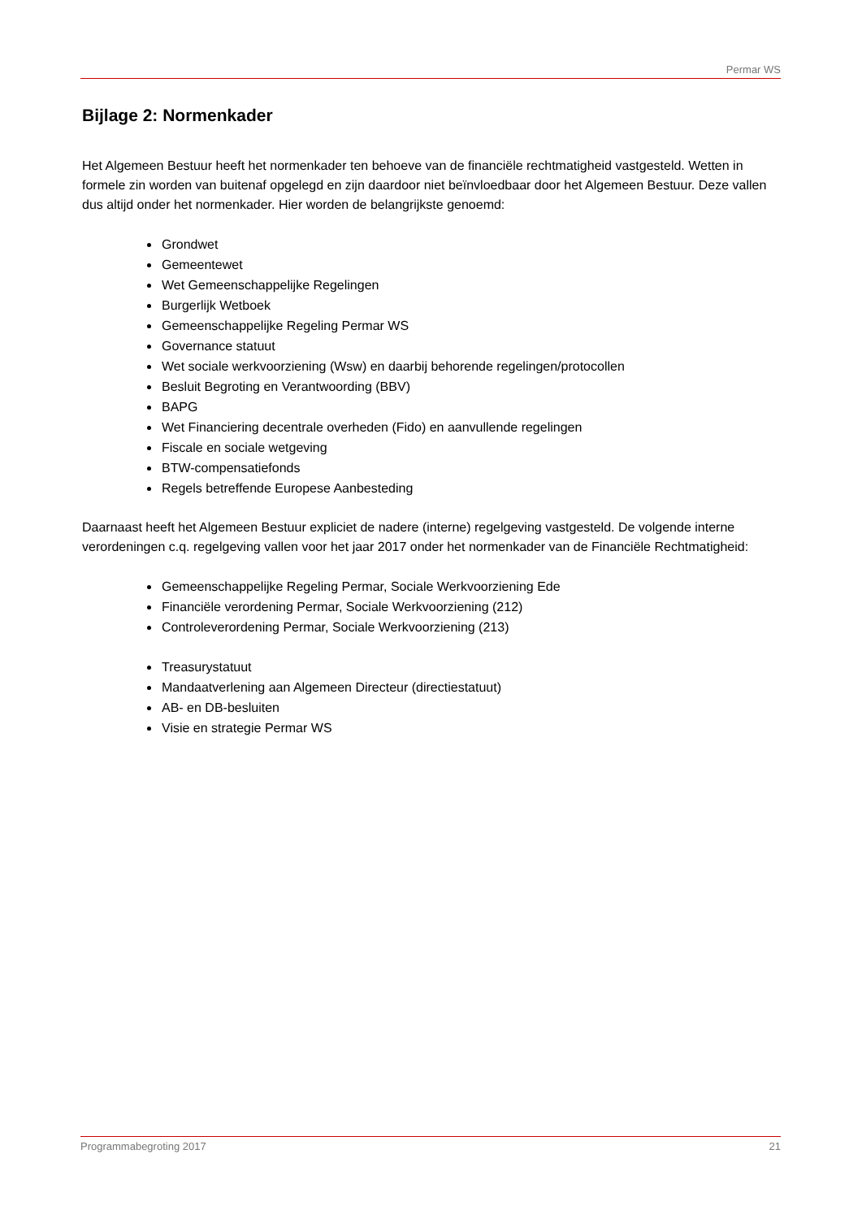Permar WS
Bijlage 2: Normenkader
Het Algemeen Bestuur heeft het normenkader ten behoeve van de financiële rechtmatigheid vastgesteld. Wetten in formele zin worden van buitenaf opgelegd en zijn daardoor niet beïnvloedbaar door het Algemeen Bestuur. Deze vallen dus altijd onder het normenkader. Hier worden de belangrijkste genoemd:
Grondwet
Gemeentewet
Wet Gemeenschappelijke Regelingen
Burgerlijk Wetboek
Gemeenschappelijke Regeling Permar WS
Governance statuut
Wet sociale werkvoorziening (Wsw) en daarbij behorende regelingen/protocollen
Besluit Begroting en Verantwoording (BBV)
BAPG
Wet Financiering decentrale overheden (Fido) en aanvullende regelingen
Fiscale en sociale wetgeving
BTW-compensatiefonds
Regels betreffende Europese Aanbesteding
Daarnaast heeft het Algemeen Bestuur expliciet de nadere (interne) regelgeving vastgesteld. De volgende interne verordeningen c.q. regelgeving vallen voor het jaar 2017 onder het normenkader van de Financiële Rechtmatigheid:
Gemeenschappelijke Regeling Permar, Sociale Werkvoorziening Ede
Financiële verordening Permar, Sociale Werkvoorziening (212)
Controleverordening Permar, Sociale Werkvoorziening (213)
Treasurystatuut
Mandaatverlening aan Algemeen Directeur (directiestatuut)
AB- en DB-besluiten
Visie en strategie Permar WS
Programmabegroting 2017 21